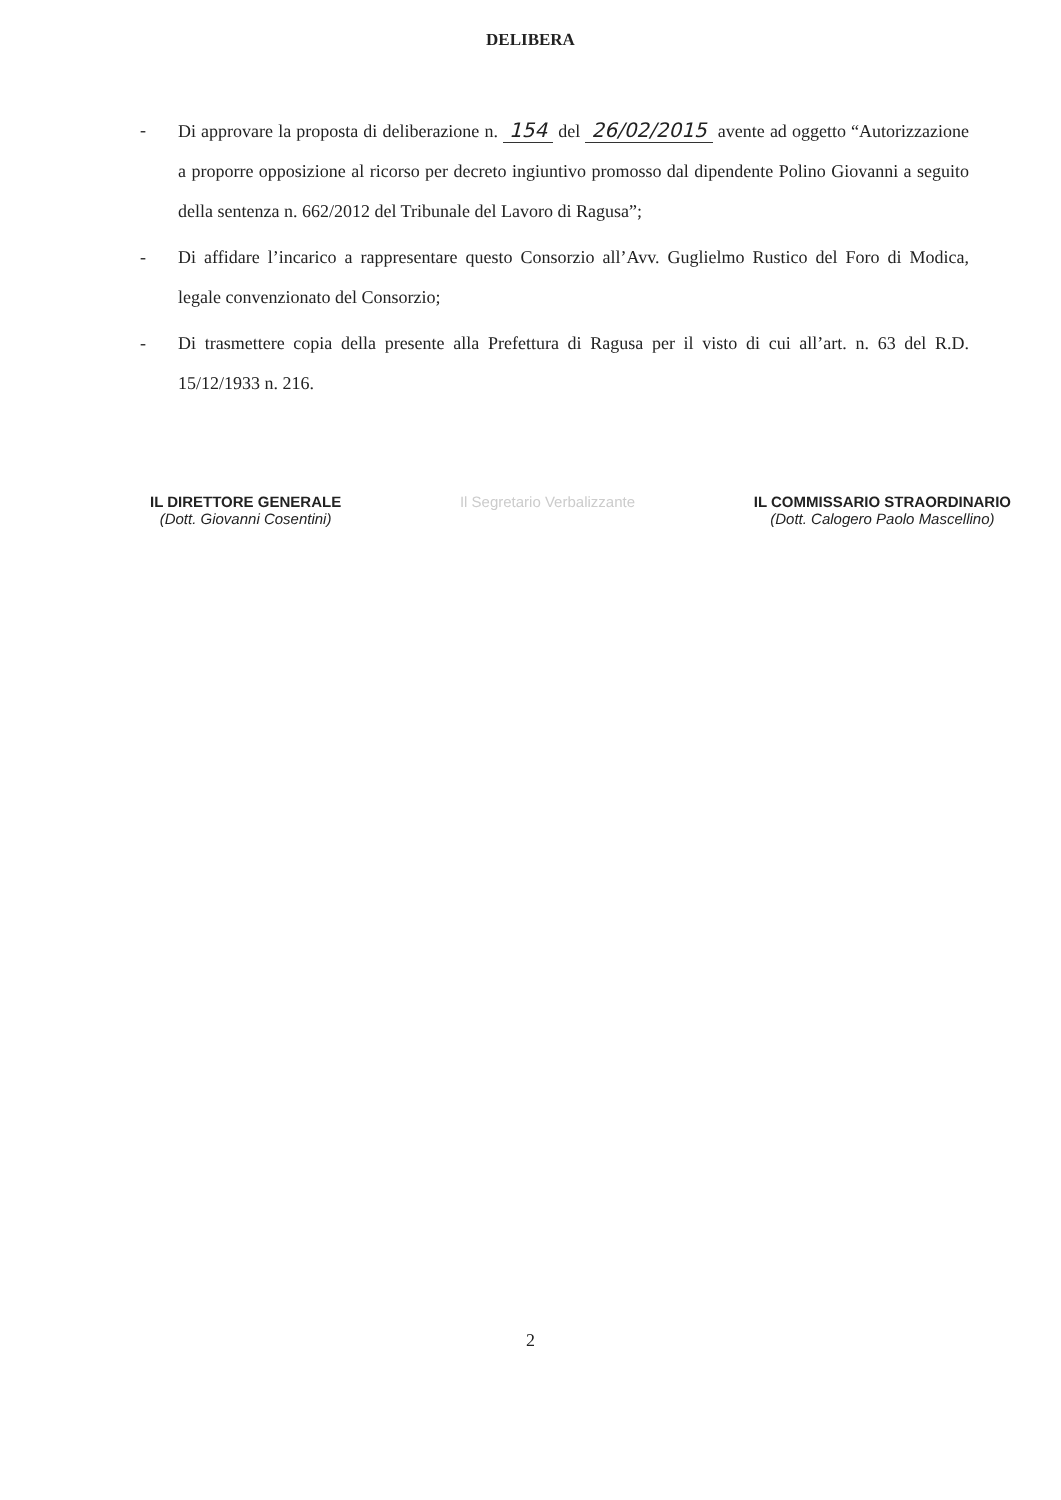DELIBERA
- Di approvare la proposta di deliberazione n. 154 del 26/02/2015 avente ad oggetto “Autorizzazione a proporre opposizione al ricorso per decreto ingiuntivo promosso dal dipendente Polino Giovanni a seguito della sentenza n. 662/2012 del Tribunale del Lavoro di Ragusa”;
- Di affidare l’incarico a rappresentare questo Consorzio all’Avv. Guglielmo Rustico del Foro di Modica, legale convenzionato del Consorzio;
- Di trasmettere copia della presente alla Prefettura di Ragusa per il visto di cui all’art. n. 63 del R.D. 15/12/1933 n. 216.
IL DIRETTORE GENERALE
(Dott. Giovanni Cosentini)
Il Segretario Verbalizzante IL COMMISSARIO STRAORDINARIO
(Dott. Calogero Paolo Mascellino)
2